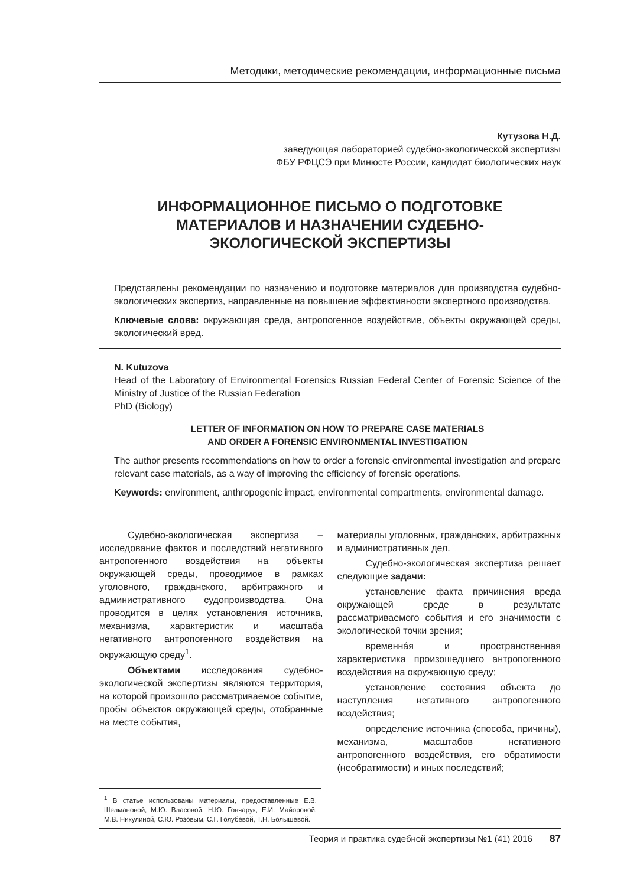Методики, методические рекомендации, информационные письма
Кутузова Н.Д.
заведующая лабораторией судебно-экологической экспертизы
ФБУ РФЦСЭ при Минюсте России, кандидат биологических наук
ИНФОРМАЦИОННОЕ ПИСЬМО О ПОДГОТОВКЕ
МАТЕРИАЛОВ И НАЗНАЧЕНИИ СУДЕБНО-
ЭКОЛОГИЧЕСКОЙ ЭКСПЕРТИЗЫ
Представлены рекомендации по назначению и подготовке материалов для производства судебно-экологических экспертиз, направленные на повышение эффективности экспертного производства.
Ключевые слова: окружающая среда, антропогенное воздействие, объекты окружающей среды, экологический вред.
N. Kutuzova
Head of the Laboratory of Environmental Forensics Russian Federal Center of Forensic Science of the Ministry of Justice of the Russian Federation
PhD (Biology)
LETTER OF INFORMATION ON HOW TO PREPARE CASE MATERIALS
AND ORDER A FORENSIC ENVIRONMENTAL INVESTIGATION
The author presents recommendations on how to order a forensic environmental investigation and prepare relevant case materials, as a way of improving the efficiency of forensic operations.
Keywords: environment, anthropogenic impact, environmental compartments, environmental damage.
Судебно-экологическая экспертиза – исследование фактов и последствий негативного антропогенного воздействия на объекты окружающей среды, проводимое в рамках уголовного, гражданского, арбитражного и административного судопроизводства. Она проводится в целях установления источника, механизма, характеристик и масштаба негативного антропогенного воздействия на окружающую среду<sup>1</sup>.
Объектами исследования судебно-экологической экспертизы являются территория, на которой произошло рассматриваемое событие, пробы объектов окружающей среды, отобранные на месте события,
<sup>1</sup> В статье использованы материалы, предоставленные Е.В. Шелмановой, М.Ю. Власовой, Н.Ю. Гончарук, Е.И. Майоровой, М.В. Никулиной, С.Ю. Розовым, С.Г. Голубевой, Т.Н. Болышевой.
материалы уголовных, гражданских, арбитражных и административных дел.
Судебно-экологическая экспертиза решает следующие задачи:
установление факта причинения вреда окружающей среде в результате рассматриваемого события и его значимости с экологической точки зрения;
временнáя и пространственная характеристика произошедшего антропогенного воздействия на окружающую среду;
установление состояния объекта до наступления негативного антропогенного воздействия;
определение источника (способа, причины), механизма, масштабов негативного антропогенного воздействия, его обратимости (необратимости) и иных последствий;
Теория и практика судебной экспертизы №1 (41) 2016 87